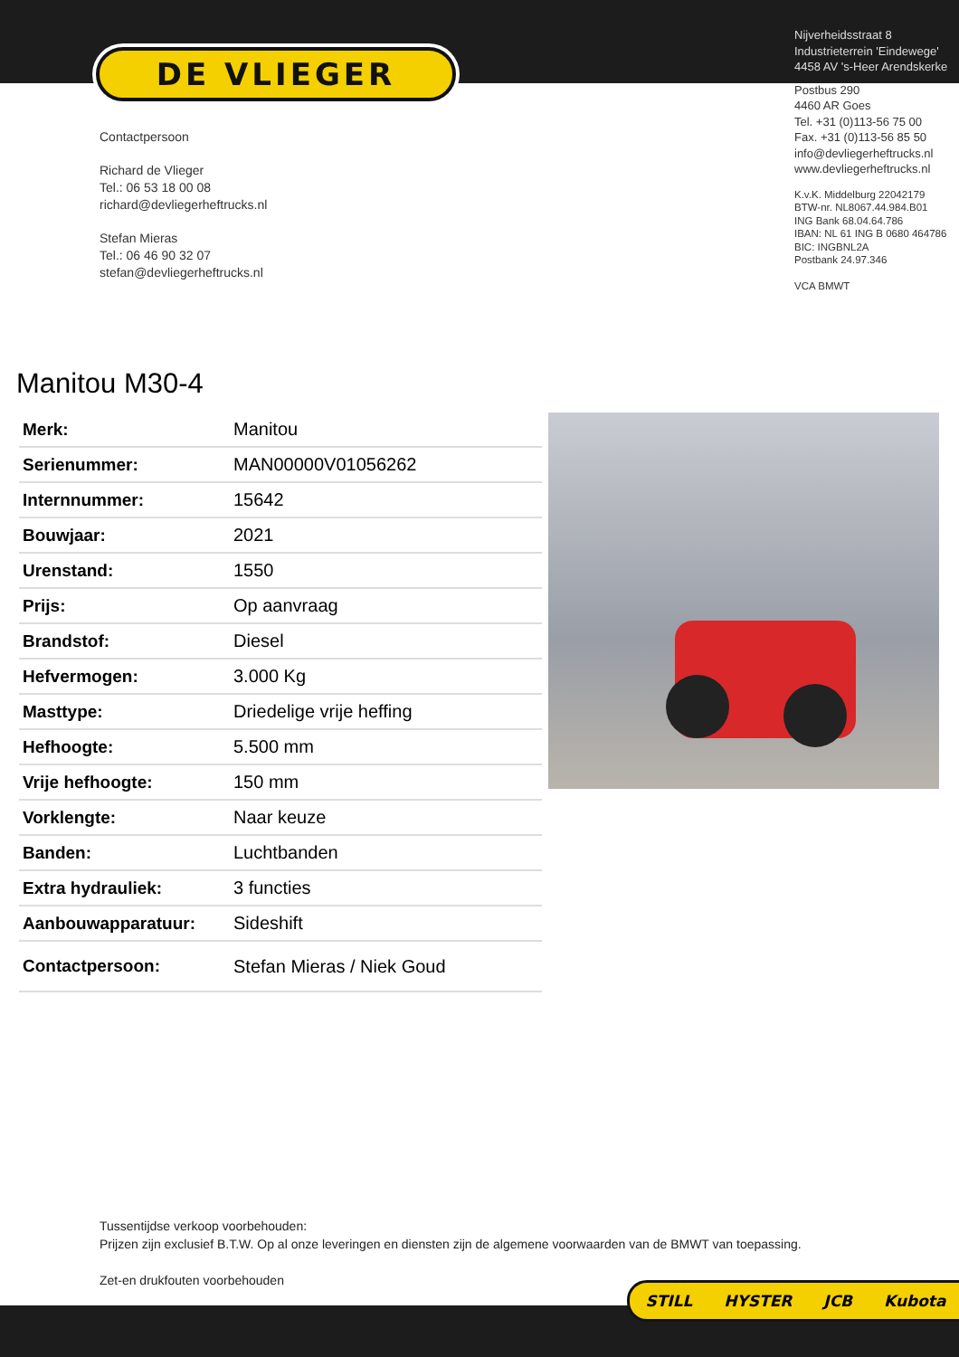DE VLIEGER
Contactpersoon
Richard de Vlieger
Tel.: 06 53 18 00 08
richard@devliegerheftrucks.nl
Stefan Mieras
Tel.: 06 46 90 32 07
stefan@devliegerheftrucks.nl
Nijverheidsstraat 8
Industrieterrein 'Eindewege'
4458 AV 's-Heer Arendskerke
Postbus 290
4460 AR Goes
Tel. +31 (0)113-56 75 00
Fax. +31 (0)113-56 85 50
info@devliegerheftrucks.nl
www.devliegerheftrucks.nl
K.v.K. Middelburg 22042179
BTW-nr. NL8067.44.984.B01
ING Bank 68.04.64.786
IBAN: NL 61 ING B 0680 464786
BIC: INGBNL2A
Postbank 24.97.346
VCA BMWT
Manitou M30-4
| Merk: | Manitou |
| Serienummer: | MAN00000V01056262 |
| Internnummer: | 15642 |
| Bouwjaar: | 2021 |
| Urenstand: | 1550 |
| Prijs: | Op aanvraag |
| Brandstof: | Diesel |
| Hefvermogen: | 3.000 Kg |
| Masttype: | Driedelige vrije heffing |
| Hefhoogte: | 5.500 mm |
| Vrije hefhoogte: | 150 mm |
| Vorklengte: | Naar keuze |
| Banden: | Luchtbanden |
| Extra hydrauliek: | 3 functies |
| Aanbouwapparatuur: | Sideshift |
| Contactpersoon: | Stefan Mieras / Niek Goud |
Tussentijdse verkoop voorbehouden:
Prijzen zijn exclusief B.T.W. Op al onze leveringen en diensten zijn de algemene voorwaarden van de BMWT van toepassing.
Zet-en drukfouten voorbehouden
STILL HYSTER JCB Kubota